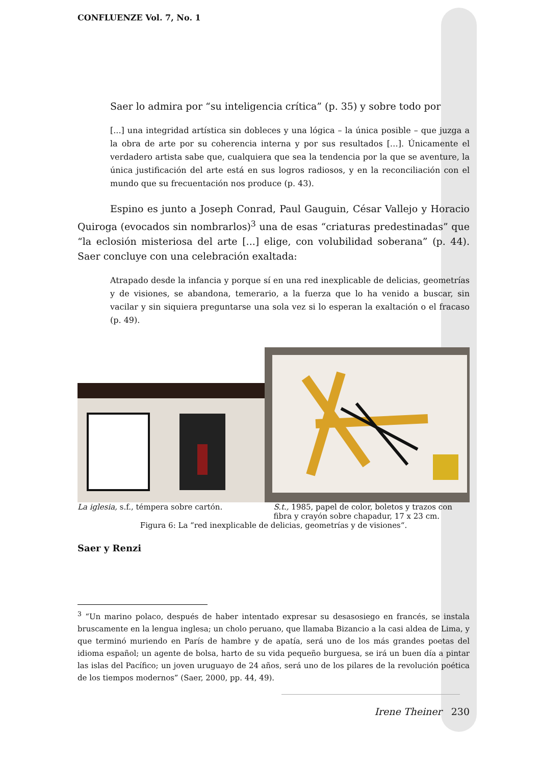CONFLUENZE Vol. 7, No. 1
Saer lo admira por “su inteligencia crítica” (p. 35) y sobre todo por
[...] una integridad artística sin dobleces y una lógica – la única posible – que juzga a la obra de arte por su coherencia interna y por sus resultados […]. Únicamente el verdadero artista sabe que, cualquiera que sea la tendencia por la que se aventure, la única justificación del arte está en sus logros radiosos, y en la reconciliación con el mundo que su frecuentación nos produce (p. 43).
Espino es junto a Joseph Conrad, Paul Gauguin, César Vallejo y Horacio Quiroga (evocados sin nombrarlos)<sup>3</sup> una de esas “criaturas predestinadas” que “la eclosión misteriosa del arte [...] elige, con volubilidad soberana” (p. 44). Saer concluye con una celebración exaltada:
Atrapado desde la infancia y porque sí en una red inexplicable de delicias, geometrías y de visiones, se abandona, temerario, a la fuerza que lo ha venido a buscar, sin vacilar y sin siquiera preguntarse una sola vez si lo esperan la exaltación o el fracaso (p. 49).
La iglesia, s.f., témpera sobre cartón. S.t., 1985, papel de color, boletos y trazos con fibra y crayón sobre chapadur, 17 x 23 cm.
Figura 6: La “red inexplicable de delicias, geometrías y de visiones“.
Saer y Renzi
<sup>3</sup> “Un marino polaco, después de haber intentado expresar su desasosiego en francés, se instala bruscamente en la lengua inglesa; un cholo peruano, que llamaba Bizancio a la casi aldea de Lima, y que terminó muriendo en París de hambre y de apatía, será uno de los más grandes poetas del idioma español; un agente de bolsa, harto de su vida pequeño burguesa, se irá un buen día a pintar las islas del Pacífico; un joven uruguayo de 24 años, será uno de los pilares de la revolución poética de los tiempos modernos” (Saer, 2000, pp. 44, 49).
Irene Theiner 230